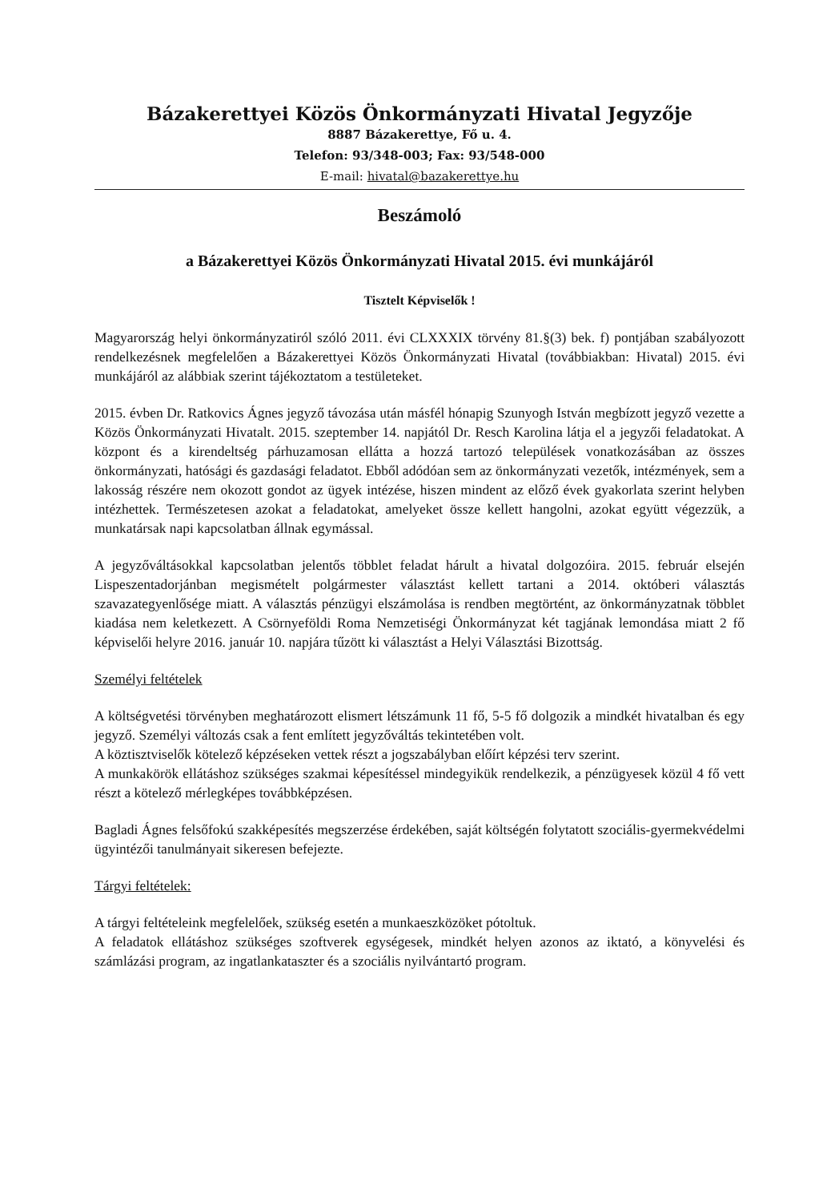Bázakerettyei Közös Önkormányzati Hivatal Jegyzője
8887 Bázakerettye, Fő u. 4.
Telefon: 93/348-003; Fax: 93/548-000
E-mail: hivatal@bazakerettye.hu
Beszámoló
a Bázakerettyei Közös Önkormányzati Hivatal 2015. évi munkájáról
Tisztelt Képviselők !
Magyarország helyi önkormányzatiról szóló 2011. évi CLXXXIX törvény 81.§(3) bek. f) pontjában szabályozott rendelkezésnek megfelelően a Bázakerettyei Közös Önkormányzati Hivatal (továbbiakban: Hivatal) 2015. évi munkájáról az alábbiak szerint tájékoztatom a testületeket.
2015. évben Dr. Ratkovics Ágnes jegyző távozása után másfél hónapig Szunyogh István megbízott jegyző vezette a Közös Önkormányzati Hivatalt. 2015. szeptember 14. napjától Dr. Resch Karolina látja el a jegyzői feladatokat. A központ és a kirendeltség párhuzamosan ellátta a hozzá tartozó települések vonatkozásában az összes önkormányzati, hatósági és gazdasági feladatot. Ebből adódóan sem az önkormányzati vezetők, intézmények, sem a lakosság részére nem okozott gondot az ügyek intézése, hiszen mindent az előző évek gyakorlata szerint helyben intézhettek. Természetesen azokat a feladatokat, amelyeket össze kellett hangolni, azokat együtt végezzük, a munkatársak napi kapcsolatban állnak egymással.
A jegyzőváltásokkal kapcsolatban jelentős többlet feladat hárult a hivatal dolgozóira. 2015. február elsején Lispeszentadorjánban megismételt polgármester választást kellett tartani a 2014. októberi választás szavazategyenlősége miatt. A választás pénzügyi elszámolása is rendben megtörtént, az önkormányzatnak többlet kiadása nem keletkezett. A Csörnyeföldi Roma Nemzetiségi Önkormányzat két tagjának lemondása miatt 2 fő képviselői helyre 2016. január 10. napjára tűzött ki választást a Helyi Választási Bizottság.
Személyi feltételek
A költségvetési törvényben meghatározott elismert létszámunk 11 fő, 5-5 fő dolgozik a mindkét hivatalban és egy jegyző. Személyi változás csak a fent említett jegyzőváltás tekintetében volt.
A köztisztviselők kötelező képzéseken vettek részt a jogszabályban előírt képzési terv szerint.
A munkakörök ellátáshoz szükséges szakmai képesítéssel mindegyikük rendelkezik, a pénzügyesek közül 4 fő vett részt a kötelező mérlegképes továbbképzésen.
Bagladi Ágnes felsőfokú szakképesítés megszerzése érdekében, saját költségén folytatott szociális-gyermekvédelmi ügyintézői tanulmányait sikeresen befejezte.
Tárgyi feltételek:
A tárgyi feltételeink megfelelőek, szükség esetén a munkaeszközöket pótoltuk.
A feladatok ellátáshoz szükséges szoftverek egységesek, mindkét helyen azonos az iktató, a könyvelési és számlázási program, az ingatlankataszter és a szociális nyilvántartó program.